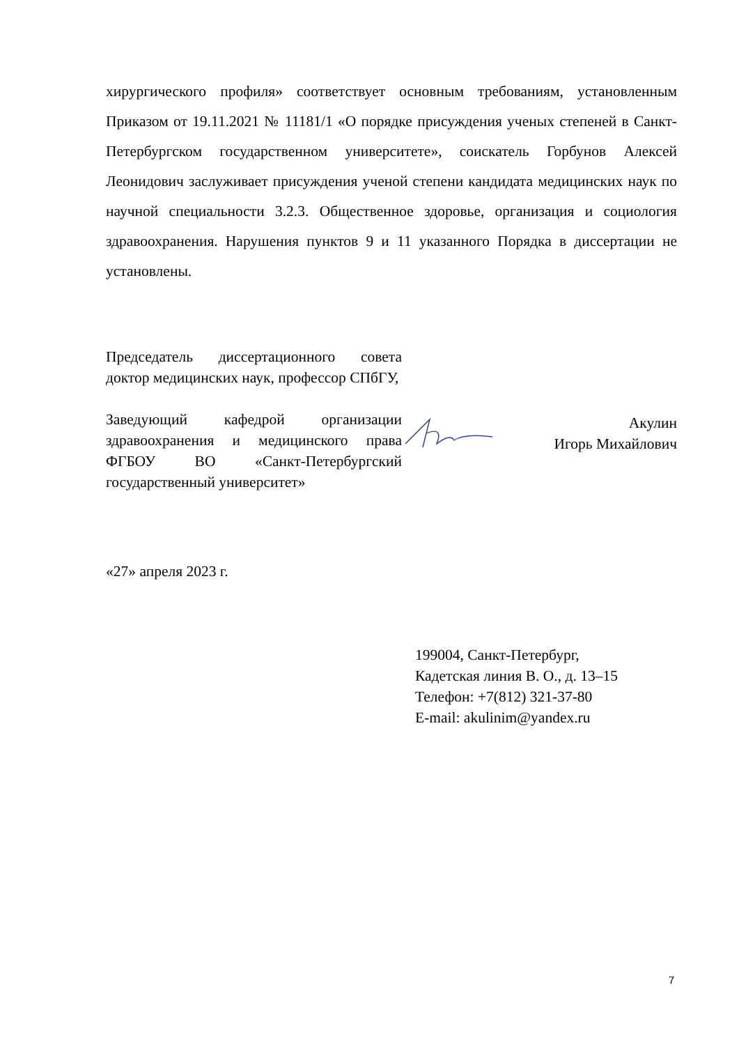хирургического профиля» соответствует основным требованиям, установленным Приказом от 19.11.2021 № 11181/1 «О порядке присуждения ученых степеней в Санкт-Петербургском государственном университете», соискатель Горбунов Алексей Леонидович заслуживает присуждения ученой степени кандидата медицинских наук по научной специальности 3.2.3. Общественное здоровье, организация и социология здравоохранения. Нарушения пунктов 9 и 11 указанного Порядка в диссертации не установлены.
Председатель диссертационного совета доктор медицинских наук, профессор СПбГУ,
Заведующий кафедрой организации здравоохранения и медицинского права ФГБОУ ВО «Санкт-Петербургский государственный университет»
Акулин
Игорь Михайлович
«27» апреля 2023 г.
199004, Санкт-Петербург,
Кадетская линия В. О., д. 13–15
Телефон: +7(812) 321-37-80
E-mail: akulinim@yandex.ru
7